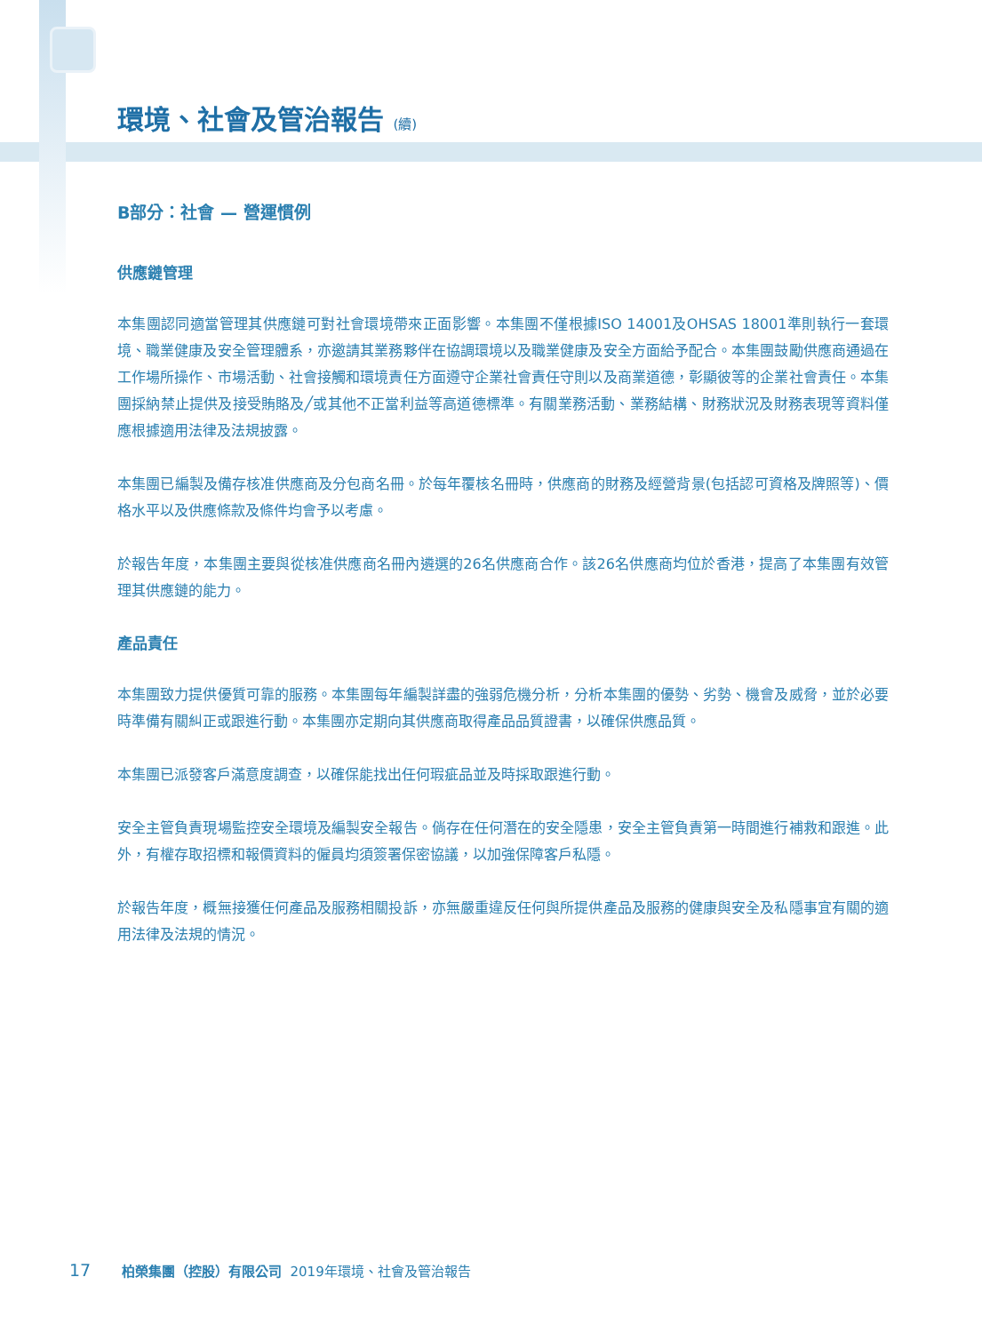環境、社會及管治報告 (續)
B部分：社會 — 營運慣例
供應鏈管理
本集團認同適當管理其供應鏈可對社會環境帶來正面影響。本集團不僅根據ISO 14001及OHSAS 18001準則執行一套環境、職業健康及安全管理體系，亦邀請其業務夥伴在協調環境以及職業健康及安全方面給予配合。本集團鼓勵供應商通過在工作場所操作、市場活動、社會接觸和環境責任方面遵守企業社會責任守則以及商業道德，彰顯彼等的企業社會責任。本集團採納禁止提供及接受賄賂及╱或其他不正當利益等高道德標準。有關業務活動、業務結構、財務狀況及財務表現等資料僅應根據適用法律及法規披露。
本集團已編製及備存核准供應商及分包商名冊。於每年覆核名冊時，供應商的財務及經營背景(包括認可資格及牌照等)、價格水平以及供應條款及條件均會予以考慮。
於報告年度，本集團主要與從核准供應商名冊內遴選的26名供應商合作。該26名供應商均位於香港，提高了本集團有效管理其供應鏈的能力。
產品責任
本集團致力提供優質可靠的服務。本集團每年編製詳盡的強弱危機分析，分析本集團的優勢、劣勢、機會及威脅，並於必要時準備有關糾正或跟進行動。本集團亦定期向其供應商取得產品品質證書，以確保供應品質。
本集團已派發客戶滿意度調查，以確保能找出任何瑕疵品並及時採取跟進行動。
安全主管負責現場監控安全環境及編製安全報告。倘存在任何潛在的安全隱患，安全主管負責第一時間進行補救和跟進。此外，有權存取招標和報價資料的僱員均須簽署保密協議，以加強保障客戶私隱。
於報告年度，概無接獲任何產品及服務相關投訴，亦無嚴重違反任何與所提供產品及服務的健康與安全及私隱事宜有關的適用法律及法規的情況。
17 柏榮集團（控股）有限公司 2019年環境、社會及管治報告